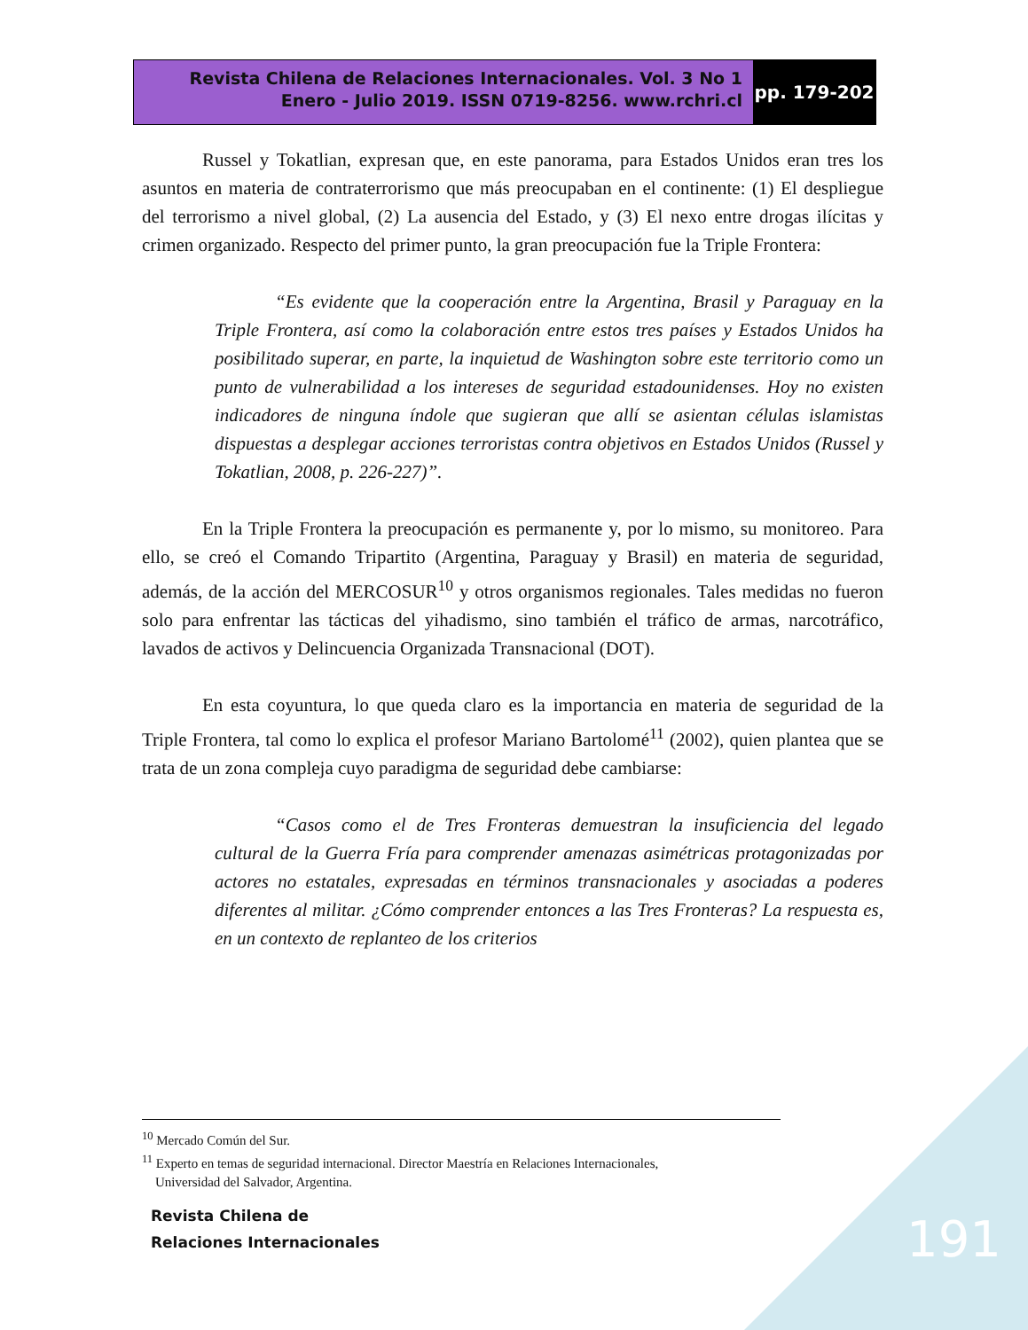Revista Chilena de Relaciones Internacionales. Vol. 3 No 1
Enero - Julio 2019. ISSN 0719-8256. www.rchri.cl
pp. 179-202
Russel y Tokatlian, expresan que, en este panorama, para Estados Unidos eran tres los asuntos en materia de contraterrorismo que más preocupaban en el continente: (1) El despliegue del terrorismo a nivel global, (2) La ausencia del Estado, y (3) El nexo entre drogas ilícitas y crimen organizado. Respecto del primer punto, la gran preocupación fue la Triple Frontera:
“Es evidente que la cooperación entre la Argentina, Brasil y Paraguay en la Triple Frontera, así como la colaboración entre estos tres países y Estados Unidos ha posibilitado superar, en parte, la inquietud de Washington sobre este territorio como un punto de vulnerabilidad a los intereses de seguridad estadounidenses. Hoy no existen indicadores de ninguna índole que sugieran que allí se asientan células islamistas dispuestas a desplegar acciones terroristas contra objetivos en Estados Unidos (Russel y Tokatlian, 2008, p. 226-227)”.
En la Triple Frontera la preocupación es permanente y, por lo mismo, su monitoreo. Para ello, se creó el Comando Tripartito (Argentina, Paraguay y Brasil) en materia de seguridad, además, de la acción del MERCOSUR<sup>10</sup> y otros organismos regionales. Tales medidas no fueron solo para enfrentar las tácticas del yihadismo, sino también el tráfico de armas, narcotráfico, lavados de activos y Delincuencia Organizada Transnacional (DOT).
En esta coyuntura, lo que queda claro es la importancia en materia de seguridad de la Triple Frontera, tal como lo explica el profesor Mariano Bartolomé<sup>11</sup> (2002), quien plantea que se trata de un zona compleja cuyo paradigma de seguridad debe cambiarse:
“Casos como el de Tres Fronteras demuestran la insuficiencia del legado cultural de la Guerra Fría para comprender amenazas asimétricas protagonizadas por actores no estatales, expresadas en términos transnacionales y asociadas a poderes diferentes al militar. ¿Cómo comprender entonces a las Tres Fronteras? La respuesta es, en un contexto de replanteo de los criterios
<sup>10</sup> Mercado Común del Sur.
<sup>11</sup> Experto en temas de seguridad internacional. Director Maestría en Relaciones Internacionales,
Universidad del Salvador, Argentina.
Revista Chilena de
Relaciones Internacionales
191